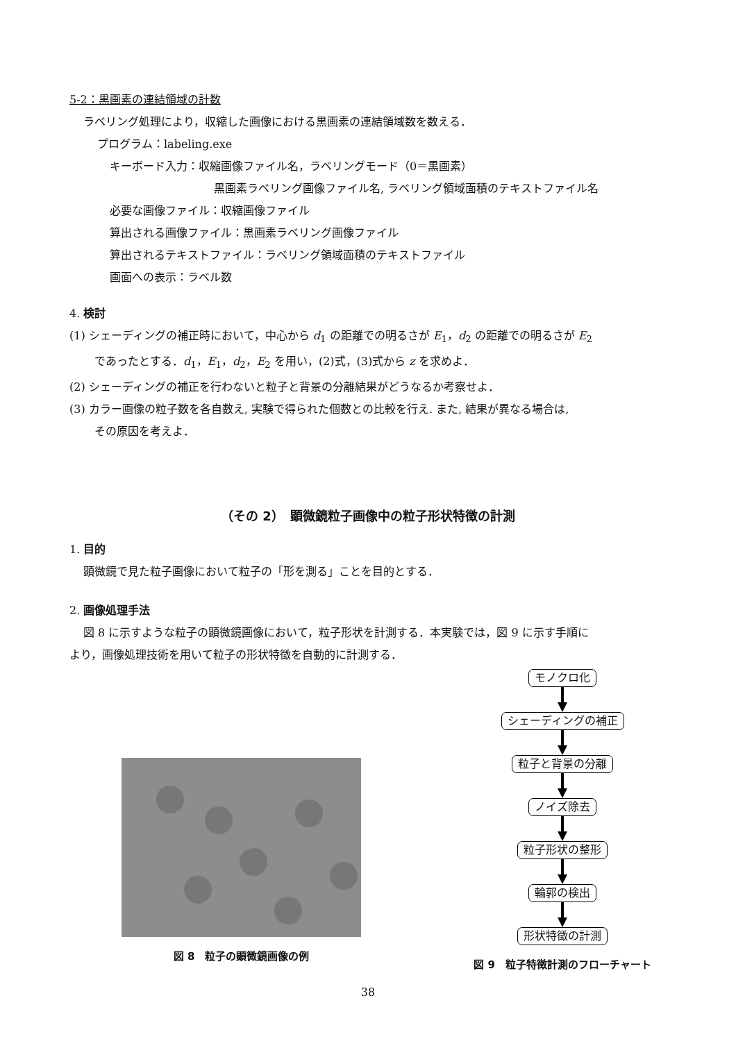5-2：黒画素の連結領域の計数
ラベリング処理により，収縮した画像における黒画素の連結領域数を数える．
プログラム：labeling.exe
キーボード入力：収縮画像ファイル名，ラベリングモード（0＝黒画素）
黒画素ラベリング画像ファイル名, ラベリング領域面積のテキストファイル名
必要な画像ファイル：収縮画像ファイル
算出される画像ファイル：黒画素ラベリング画像ファイル
算出されるテキストファイル：ラベリング領域面積のテキストファイル
画面への表示：ラベル数
4. 検討
(1) シェーディングの補正時において，中心から d<sub>1</sub> の距離での明るさが E<sub>1</sub>，d<sub>2</sub> の距離での明るさが E<sub>2</sub>
であったとする．d<sub>1</sub>，E<sub>1</sub>，d<sub>2</sub>，E<sub>2</sub> を用い，(2)式，(3)式から z を求めよ．
(2) シェーディングの補正を行わないと粒子と背景の分離結果がどうなるか考察せよ．
(3) カラー画像の粒子数を各自数え, 実験で得られた個数との比較を行え. また, 結果が異なる場合は,
その原因を考えよ．
（その 2）　顕微鏡粒子画像中の粒子形状特徴の計測
1. 目的
顕微鏡で見た粒子画像において粒子の「形を測る」ことを目的とする．
2. 画像処理手法
図 8 に示すような粒子の顕微鏡画像において，粒子形状を計測する．本実験では，図 9 に示す手順に
より，画像処理技術を用いて粒子の形状特徴を自動的に計測する．
図 8　粒子の顕微鏡画像の例
モノクロ化
シェーディングの補正
粒子と背景の分離
ノイズ除去
粒子形状の整形
輪郭の検出
形状特徴の計測
図 9　粒子特徴計測のフローチャート
38